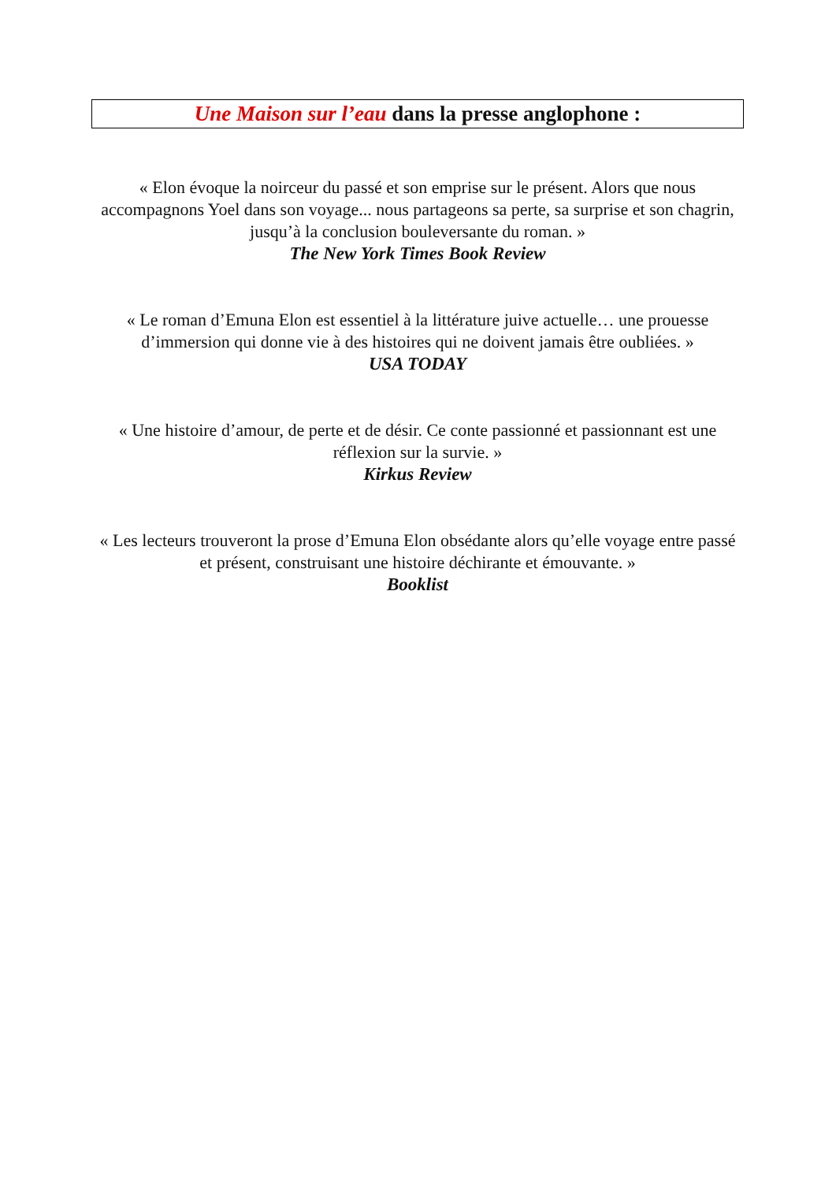Une Maison sur l’eau dans la presse anglophone :
« Elon évoque la noirceur du passé et son emprise sur le présent. Alors que nous accompagnons Yoel dans son voyage... nous partageons sa perte, sa surprise et son chagrin, jusqu’à la conclusion bouleversante du roman. »
The New York Times Book Review
« Le roman d’Emuna Elon est essentiel à la littérature juive actuelle… une prouesse d’immersion qui donne vie à des histoires qui ne doivent jamais être oubliées. »
USA TODAY
« Une histoire d’amour, de perte et de désir. Ce conte passionné et passionnant est une réflexion sur la survie. »
Kirkus Review
« Les lecteurs trouveront la prose d’Emuna Elon obsédante alors qu’elle voyage entre passé et présent, construisant une histoire déchirante et émouvante. »
Booklist